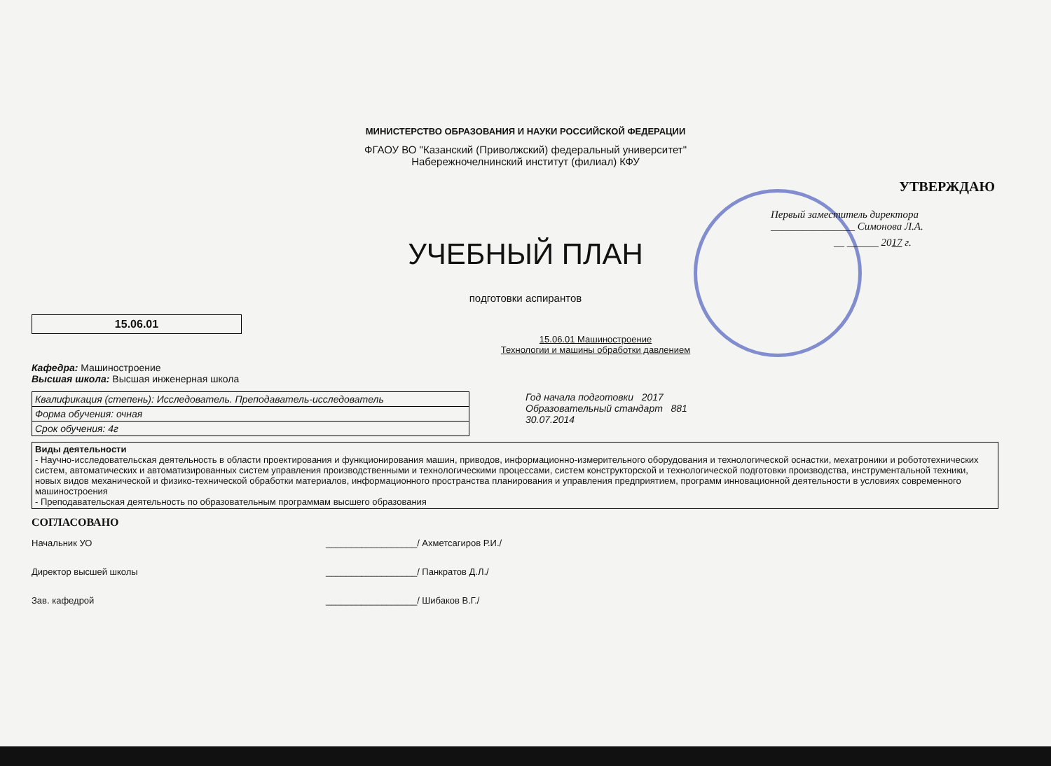МИНИСТЕРСТВО ОБРАЗОВАНИЯ И НАУКИ РОССИЙСКОЙ ФЕДЕРАЦИИ
ФГАОУ ВО "Казанский (Приволжский) федеральный университет"
Набережночелнинский институт (филиал) КФУ
УТВЕРЖДАЮ
Первый заместитель директора ________________ Симонова Л.А.
__ ______ 2017 г.
УЧЕБНЫЙ ПЛАН
подготовки аспирантов
15.06.01
15.06.01 Машиностроение
Технологии и машины обработки давлением
Кафедра: Машиностроение
Высшая школа: Высшая инженерная школа
| Квалификация (степень): Исследователь. Преподаватель-исследователь |
| Форма обучения: очная |
| Срок обучения: 4г |
Год начала подготовки 2017
Образовательный стандарт 881
30.07.2014
Виды деятельности
- Научно-исследовательская деятельность в области проектирования и функционирования машин, приводов, информационно-измерительного оборудования и технологической оснастки, мехатроники и робототехнических систем, автоматических и автоматизированных систем управления производственными и технологическими процессами, систем конструкторской и технологической подготовки производства, инструментальной техники, новых видов механической и физико-технической обработки материалов, информационного пространства планирования и управления предприятием, программ инновационной деятельности в условиях современного машиностроения
- Преподавательская деятельность по образовательным программам высшего образования
СОГЛАСОВАНО
Начальник УО __________________/ Ахметсагиров Р.И./
Директор высшей школы __________________/ Панкратов Д.Л./
Зав. кафедрой __________________/ Шибаков В.Г./